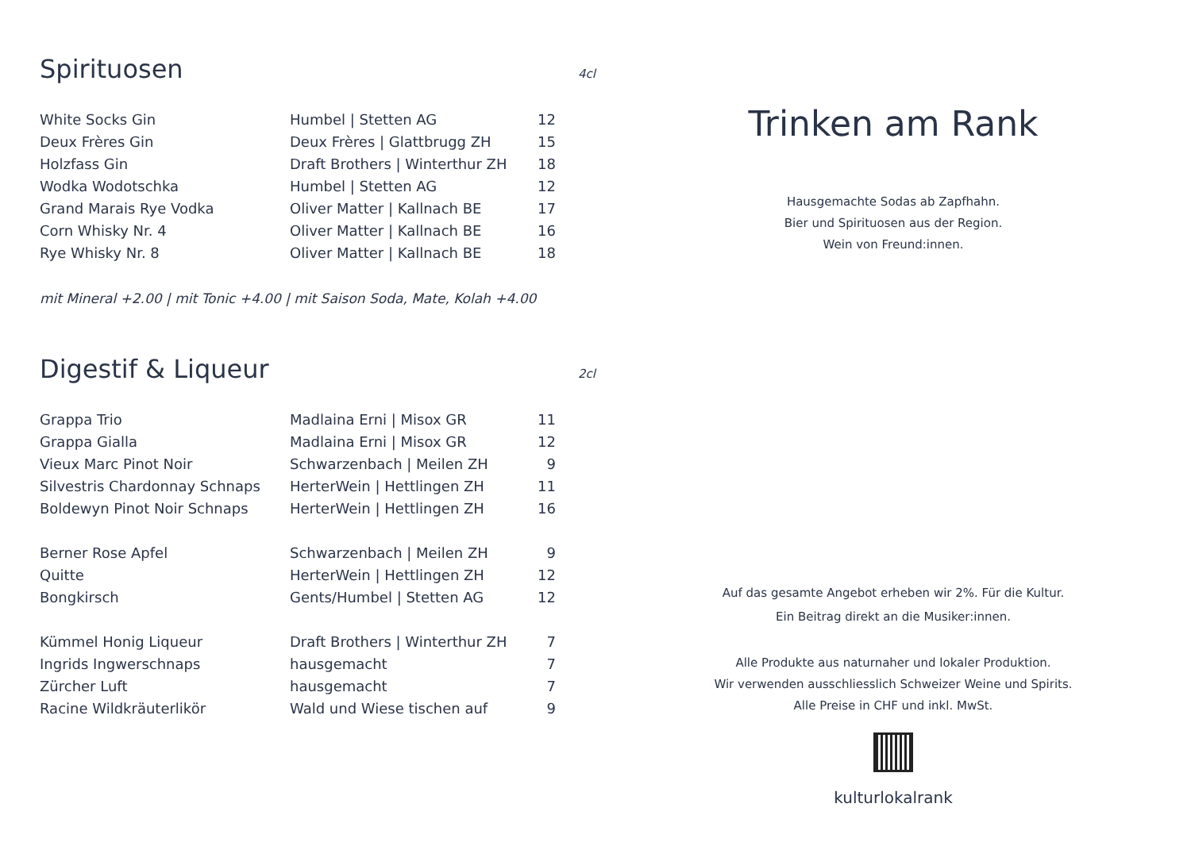Spirituosen 4cl
| White Socks Gin | Humbel / Stetten AG | 12 |
| Deux Frères Gin | Deux Frères / Glattbrugg ZH | 15 |
| Holzfass Gin | Draft Brothers / Winterthur ZH | 18 |
| Wodka Wodotschka | Humbel / Stetten AG | 12 |
| Grand Marais Rye Vodka | Oliver Matter / Kallnach BE | 17 |
| Corn Whisky Nr. 4 | Oliver Matter / Kallnach BE | 16 |
| Rye Whisky Nr. 8 | Oliver Matter / Kallnach BE | 18 |
mit Mineral +2.00 | mit Tonic +4.00 | mit Saison Soda, Mate, Kolah +4.00
Digestif & Liqueur 2cl
| Grappa Trio | Madlaina Erni / Misox GR | 11 |
| Grappa Gialla | Madlaina Erni / Misox GR | 12 |
| Vieux Marc Pinot Noir | Schwarzenbach / Meilen ZH | 9 |
| Silvestris Chardonnay Schnaps | HerterWein / Hettlingen ZH | 11 |
| Boldewyn Pinot Noir Schnaps | HerterWein / Hettlingen ZH | 16 |
| Berner Rose Apfel | Schwarzenbach / Meilen ZH | 9 |
| Quitte | HerterWein / Hettlingen ZH | 12 |
| Bongkirsch | Gents/Humbel / Stetten AG | 12 |
| Kümmel Honig Liqueur | Draft Brothers / Winterthur ZH | 7 |
| Ingrids Ingwerschnaps | hausgemacht | 7 |
| Zürcher Luft | hausgemacht | 7 |
| Racine Wildkräuterlikör | Wald und Wiese tischen auf | 9 |
Trinken am Rank
Hausgemachte Sodas ab Zapfhahn.
Bier und Spirituosen aus der Region.
Wein von Freund:innen.
Auf das gesamte Angebot erheben wir 2%. Für die Kultur.
Ein Beitrag direkt an die Musiker:innen.
Alle Produkte aus naturnaher und lokaler Produktion.
Wir verwenden ausschliesslich Schweizer Weine und Spirits.
Alle Preise in CHF und inkl. MwSt.
kulturlokalrank